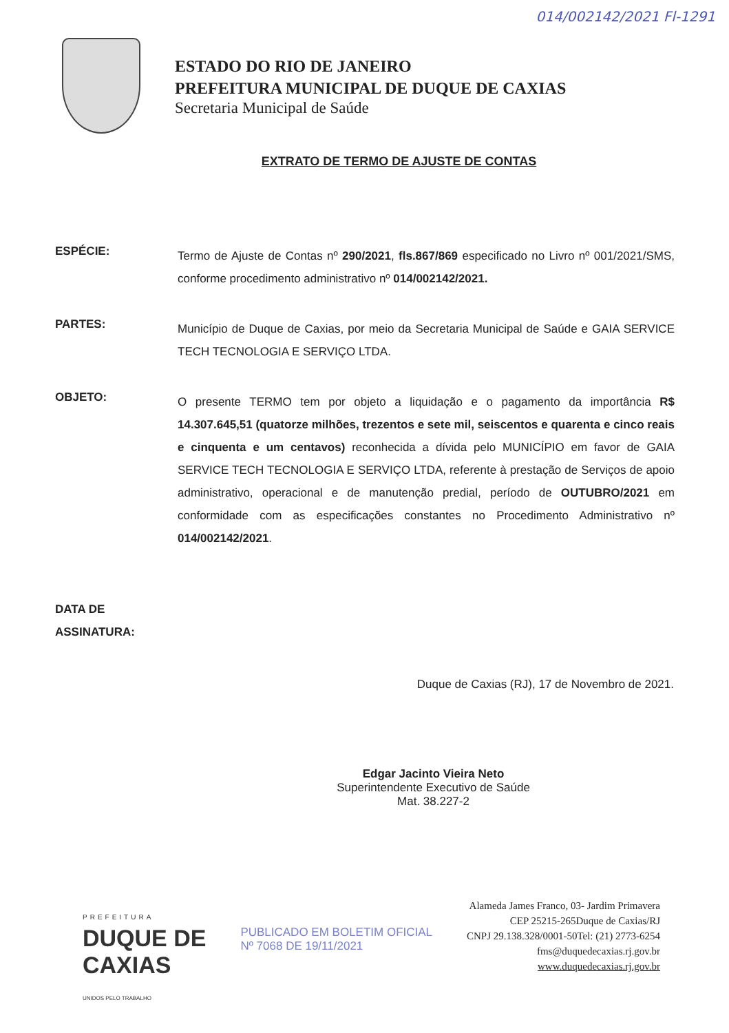014/002142/2021 Fl-1291
ESTADO DO RIO DE JANEIRO
PREFEITURA MUNICIPAL DE DUQUE DE CAXIAS
Secretaria Municipal de Saúde
EXTRATO DE TERMO DE AJUSTE DE CONTAS
ESPÉCIE:
Termo de Ajuste de Contas nº 290/2021, fls.867/869 especificado no Livro nº 001/2021/SMS, conforme procedimento administrativo nº 014/002142/2021.
PARTES:
Município de Duque de Caxias, por meio da Secretaria Municipal de Saúde e GAIA SERVICE TECH TECNOLOGIA E SERVIÇO LTDA.
OBJETO:
O presente TERMO tem por objeto a liquidação e o pagamento da importância R$ 14.307.645,51 (quatorze milhões, trezentos e sete mil, seiscentos e quarenta e cinco reais e cinquenta e um centavos) reconhecida a dívida pelo MUNICÍPIO em favor de GAIA SERVICE TECH TECNOLOGIA E SERVIÇO LTDA, referente à prestação de Serviços de apoio administrativo, operacional e de manutenção predial, período de OUTUBRO/2021 em conformidade com as especificações constantes no Procedimento Administrativo nº 014/002142/2021.
DATA DE
ASSINATURA:
Duque de Caxias (RJ), 17 de Novembro de 2021.
Edgar Jacinto Vieira Neto
Superintendente Executivo de Saúde
Mat. 38.227-2
PREFEITURA
DUQUE DE
CAXIAS
UNIDOS PELO TRABALHO
PUBLICADO EM BOLETIM OFICIAL
Nº 7068 DE 19/11/2021
Alameda James Franco, 03- Jardim Primavera
CEP 25215-265Duque de Caxias/RJ
CNPJ 29.138.328/0001-50Tel: (21) 2773-6254
fms@duquedecaxias.rj.gov.br
www.duquedecaxias.rj.gov.br